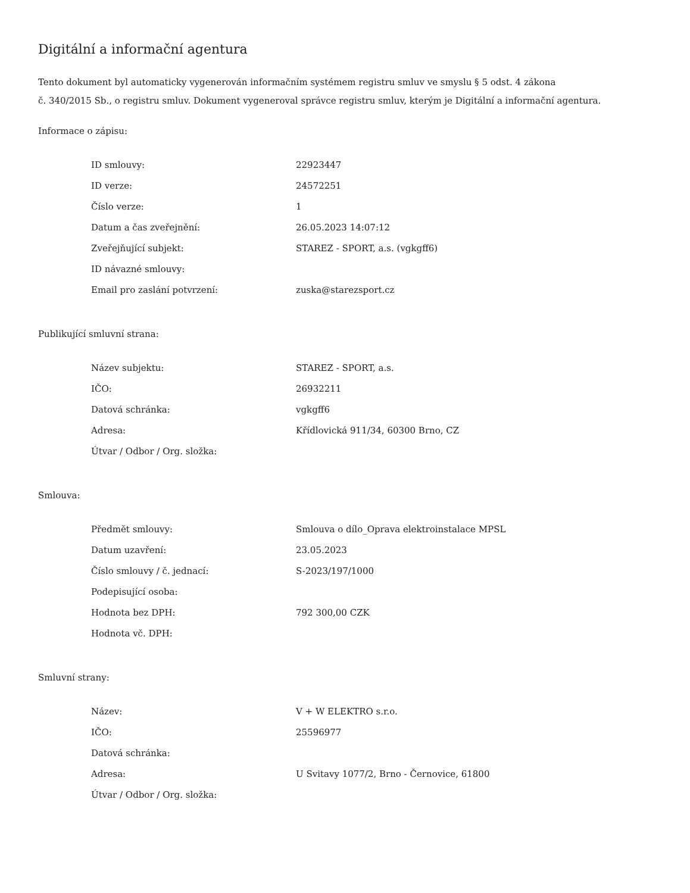Digitální a informační agentura
Tento dokument byl automaticky vygenerován informačním systémem registru smluv ve smyslu § 5 odst. 4 zákona
č. 340/2015 Sb., o registru smluv. Dokument vygeneroval správce registru smluv, kterým je Digitální a informační agentura.
Informace o zápisu:
| ID smlouvy: | 22923447 |
| ID verze: | 24572251 |
| Číslo verze: | 1 |
| Datum a čas zveřejnění: | 26.05.2023 14:07:12 |
| Zveřejňující subjekt: | STAREZ - SPORT, a.s. (vgkgff6) |
| ID návazné smlouvy: | |
| Email pro zaslání potvrzení: | zuska@starezsport.cz |
Publikující smluvní strana:
| Název subjektu: | STAREZ - SPORT, a.s. |
| IČO: | 26932211 |
| Datová schránka: | vgkgff6 |
| Adresa: | Křídlovická 911/34, 60300 Brno, CZ |
| Útvar / Odbor / Org. složka: | |
Smlouva:
| Předmět smlouvy: | Smlouva o dílo_Oprava elektroinstalace MPSL |
| Datum uzavření: | 23.05.2023 |
| Číslo smlouvy / č. jednací: | S-2023/197/1000 |
| Podepisující osoba: | |
| Hodnota bez DPH: | 792 300,00 CZK |
| Hodnota vč. DPH: | |
Smluvní strany:
| Název: | V + W ELEKTRO s.r.o. |
| IČO: | 25596977 |
| Datová schránka: | |
| Adresa: | U Svitavy 1077/2, Brno - Černovice, 61800 |
| Útvar / Odbor / Org. složka: | |